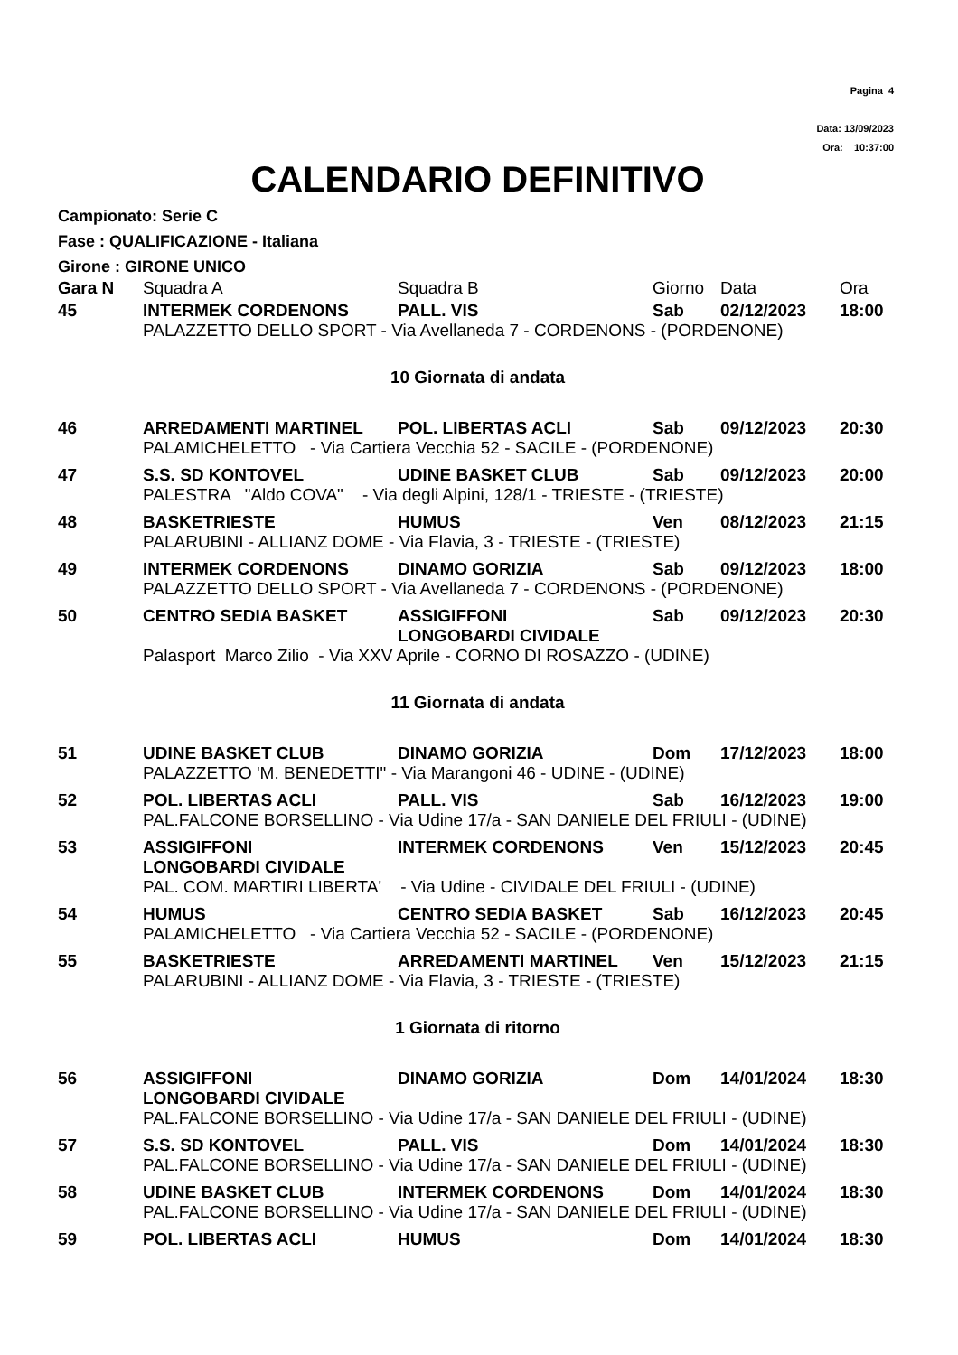Pagina 4
Data: 13/09/2023
Ora: 10:37:00
CALENDARIO DEFINITIVO
Campionato: Serie C
Fase : QUALIFICAZIONE - Italiana
Girone : GIRONE UNICO
| Gara N | Squadra A | Squadra B | Giorno | Data | Ora |
| 45 | INTERMEK CORDENONS | PALL. VIS | Sab | 02/12/2023 | 18:00 |
| | PALAZZETTO DELLO SPORT - Via Avellaneda 7 - CORDENONS - (PORDENONE) | | | | |
| 10 Giornata di andata | | | | | |
| 46 | ARREDAMENTI MARTINEL | POL. LIBERTAS ACLI | Sab | 09/12/2023 | 20:30 |
| | PALAMICHELETTO - Via Cartiera Vecchia 52 - SACILE - (PORDENONE) | | | | |
| 47 | S.S. SD KONTOVEL | UDINE BASKET CLUB | Sab | 09/12/2023 | 20:00 |
| | PALESTRA "Aldo COVA" - Via degli Alpini, 128/1 - TRIESTE - (TRIESTE) | | | | |
| 48 | BASKETRIESTE | HUMUS | Ven | 08/12/2023 | 21:15 |
| | PALARUBINI - ALLIANZ DOME - Via Flavia, 3 - TRIESTE - (TRIESTE) | | | | |
| 49 | INTERMEK CORDENONS | DINAMO GORIZIA | Sab | 09/12/2023 | 18:00 |
| | PALAZZETTO DELLO SPORT - Via Avellaneda 7 - CORDENONS - (PORDENONE) | | | | |
| 50 | CENTRO SEDIA BASKET | ASSIGIFFONI LONGOBARDI CIVIDALE | Sab | 09/12/2023 | 20:30 |
| | Palasport Marco Zilio - Via XXV Aprile - CORNO DI ROSAZZO - (UDINE) | | | | |
| 11 Giornata di andata | | | | | |
| 51 | UDINE BASKET CLUB | DINAMO GORIZIA | Dom | 17/12/2023 | 18:00 |
| | PALAZZETTO 'M. BENEDETTI" - Via Marangoni 46 - UDINE - (UDINE) | | | | |
| 52 | POL. LIBERTAS ACLI | PALL. VIS | Sab | 16/12/2023 | 19:00 |
| | PAL.FALCONE BORSELLINO - Via Udine 17/a - SAN DANIELE DEL FRIULI - (UDINE) | | | | |
| 53 | ASSIGIFFONI LONGOBARDI CIVIDALE | INTERMEK CORDENONS | Ven | 15/12/2023 | 20:45 |
| | PAL. COM. MARTIRI LIBERTA' - Via Udine - CIVIDALE DEL FRIULI - (UDINE) | | | | |
| 54 | HUMUS | CENTRO SEDIA BASKET | Sab | 16/12/2023 | 20:45 |
| | PALAMICHELETTO - Via Cartiera Vecchia 52 - SACILE - (PORDENONE) | | | | |
| 55 | BASKETRIESTE | ARREDAMENTI MARTINEL | Ven | 15/12/2023 | 21:15 |
| | PALARUBINI - ALLIANZ DOME - Via Flavia, 3 - TRIESTE - (TRIESTE) | | | | |
| 1 Giornata di ritorno | | | | | |
| 56 | ASSIGIFFONI LONGOBARDI CIVIDALE | DINAMO GORIZIA | Dom | 14/01/2024 | 18:30 |
| | PAL.FALCONE BORSELLINO - Via Udine 17/a - SAN DANIELE DEL FRIULI - (UDINE) | | | | |
| 57 | S.S. SD KONTOVEL | PALL. VIS | Dom | 14/01/2024 | 18:30 |
| | PAL.FALCONE BORSELLINO - Via Udine 17/a - SAN DANIELE DEL FRIULI - (UDINE) | | | | |
| 58 | UDINE BASKET CLUB | INTERMEK CORDENONS | Dom | 14/01/2024 | 18:30 |
| | PAL.FALCONE BORSELLINO - Via Udine 17/a - SAN DANIELE DEL FRIULI - (UDINE) | | | | |
| 59 | POL. LIBERTAS ACLI | HUMUS | Dom | 14/01/2024 | 18:30 |